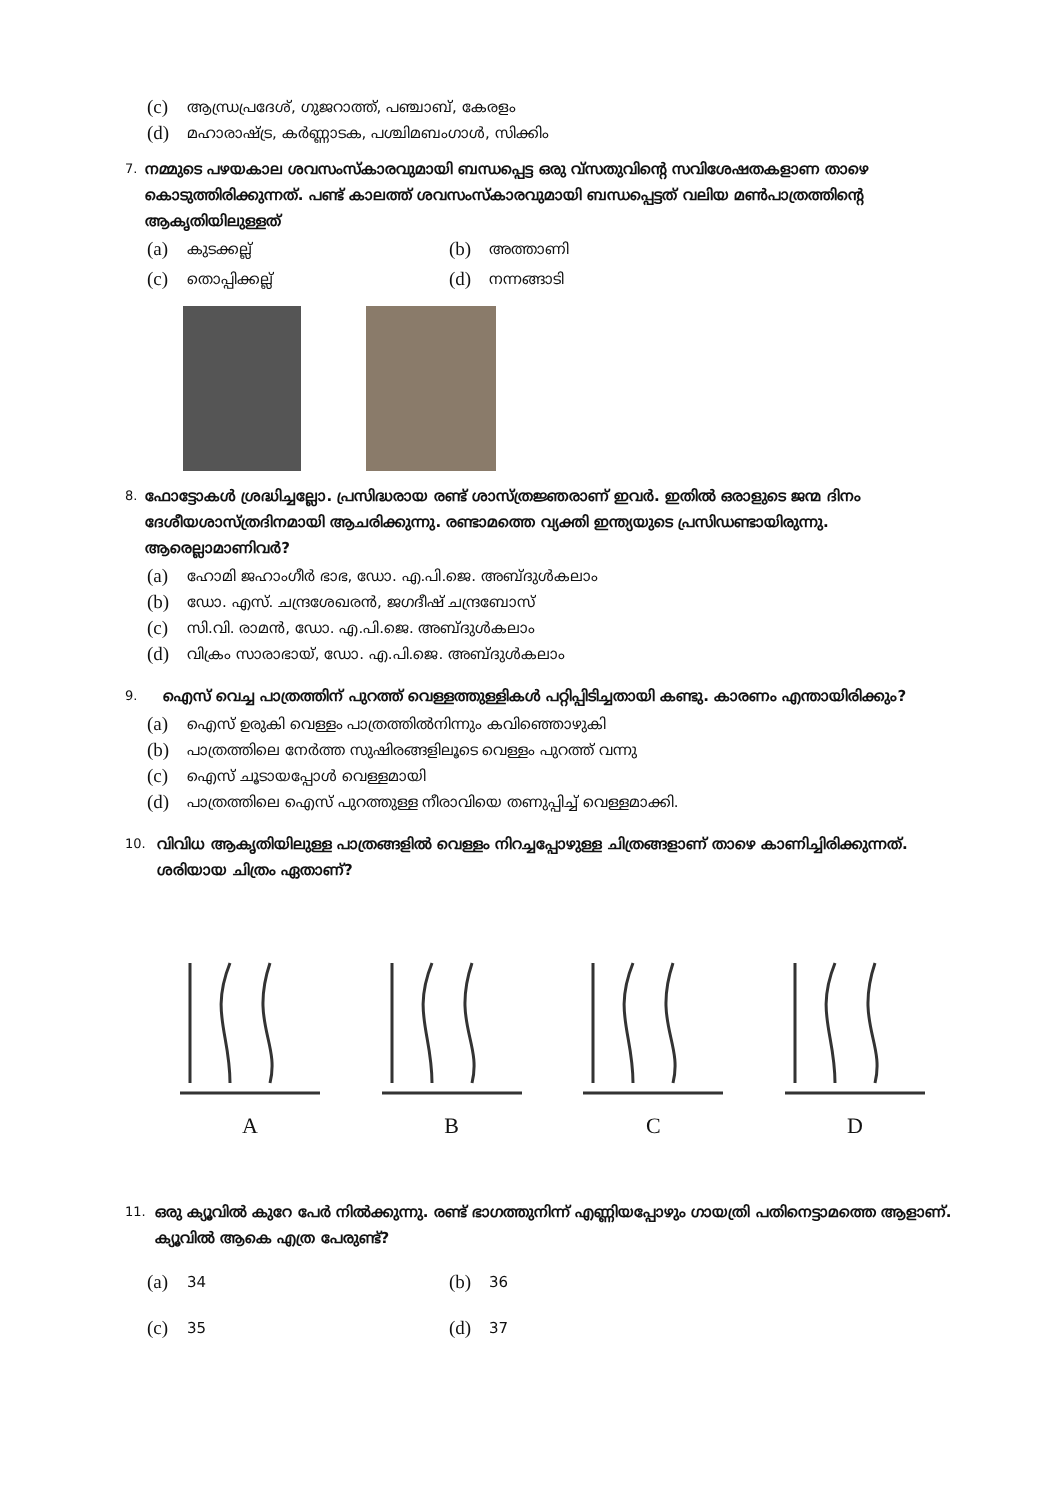(c) ആന്ധ്രപ്രദേശ്, ഗുജറാത്ത്, പഞ്ചാബ്, കേരളം
(d) മഹാരാഷ്ട്ര, കർണ്ണാടക, പശ്ചിമബംഗാൾ, സിക്കിം
7.
നമ്മുടെ പഴയകാല ശവസംസ്കാരവുമായി ബന്ധപ്പെട്ട ഒരു വ്സതുവിന്റെ സവിശേഷതകളാണ താഴെ കൊടുത്തിരിക്കുന്നത്. പണ്ട് കാലത്ത് ശവസംസ്കാരവുമായി ബന്ധപ്പെട്ടത് വലിയ മൺപാത്രത്തിന്റെ ആകൃതിയിലുള്ളത്
(a) കുടക്കല്ല്
(b) അത്താണി
(c) തൊപ്പിക്കല്ല്
(d) നന്നങ്ങാടി
8.
ഫോട്ടോകൾ ശ്രദ്ധിച്ചല്ലോ. പ്രസിദ്ധരായ രണ്ട് ശാസ്ത്രജ്ഞരാണ് ഇവർ. ഇതിൽ ഒരാളുടെ ജന്മ ദിനം ദേശീയശാസ്ത്രദിനമായി ആചരിക്കുന്നു. രണ്ടാമത്തെ വ്യക്തി ഇന്ത്യയുടെ പ്രസിഡണ്ടായിരുന്നു. ആരെല്ലാമാണിവർ?
(a) ഹോമി ജഹാംഗീർ ഭാഭ, ഡോ. എ.പി.ജെ. അബ്ദുൾകലാം
(b) ഡോ. എസ്. ചന്ദ്രശേഖരൻ, ജഗദീഷ് ചന്ദ്രബോസ്
(c) സി.വി. രാമൻ, ഡോ. എ.പി.ജെ. അബ്ദുൾകലാം
(d) വിക്രം സാരാഭായ്, ഡോ. എ.പി.ജെ. അബ്ദുൾകലാം
9.
ഐസ് വെച്ച പാത്രത്തിന് പുറത്ത് വെള്ളത്തുള്ളികൾ പറ്റിപ്പിടിച്ചതായി കണ്ടു. കാരണം എന്തായിരിക്കും?
(a) ഐസ് ഉരുകി വെള്ളം പാത്രത്തിൽനിന്നും കവിഞ്ഞൊഴുകി
(b) പാത്രത്തിലെ നേർത്ത സുഷിരങ്ങളിലൂടെ വെള്ളം പുറത്ത് വന്നു
(c) ഐസ് ചൂടായപ്പോൾ വെള്ളമായി
(d) പാത്രത്തിലെ ഐസ് പുറത്തുള്ള നീരാവിയെ തണുപ്പിച്ച് വെള്ളമാക്കി.
10.
വിവിധ ആകൃതിയിലുള്ള പാത്രങ്ങളിൽ വെള്ളം നിറച്ചപ്പോഴുള്ള ചിത്രങ്ങളാണ് താഴെ കാണിച്ചിരിക്കുന്നത്. ശരിയായ ചിത്രം ഏതാണ്?
A B C D
11.
ഒരു ക്യൂവിൽ കുറേ പേർ നിൽക്കുന്നു. രണ്ട് ഭാഗത്തുനിന്ന് എണ്ണിയപ്പോഴും ഗായത്രി പതിനെട്ടാമത്തെ ആളാണ്. ക്യൂവിൽ ആകെ എത്ര പേരുണ്ട്?
(a) 34
(b) 36
(c) 35
(d) 37